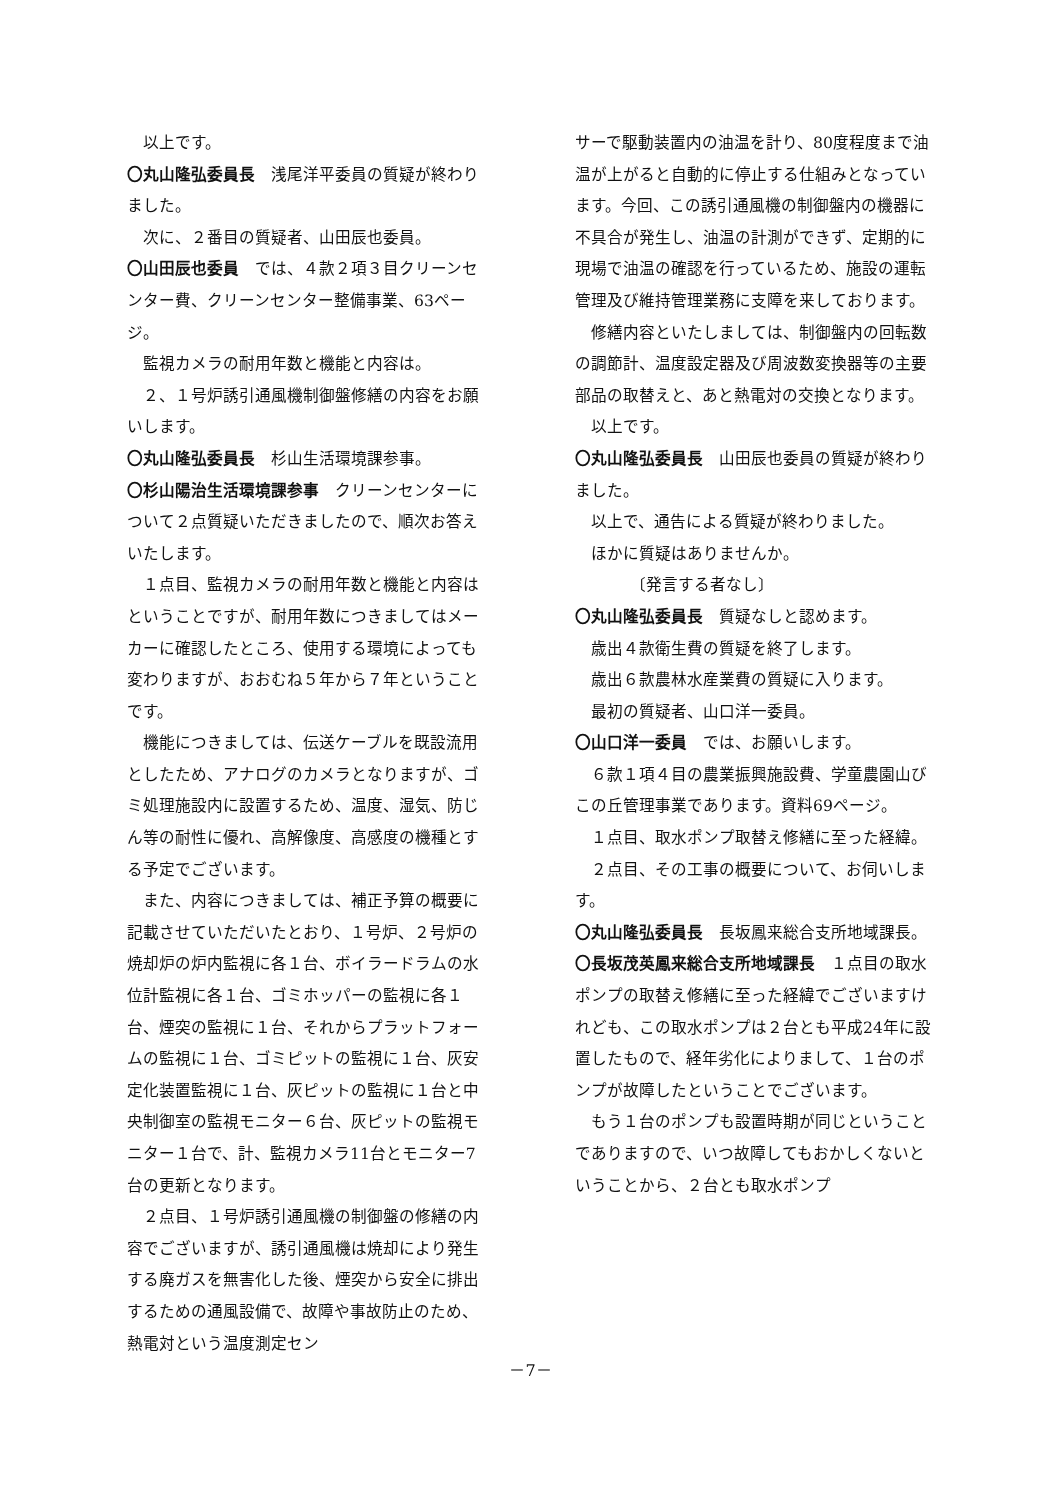以上です。
〇丸山隆弘委員長　浅尾洋平委員の質疑が終わりました。
次に、２番目の質疑者、山田辰也委員。
〇山田辰也委員　では、４款２項３目クリーンセンター費、クリーンセンター整備事業、63ページ。
監視カメラの耐用年数と機能と内容は。
２、１号炉誘引通風機制御盤修繕の内容をお願いします。
〇丸山隆弘委員長　杉山生活環境課参事。
〇杉山陽治生活環境課参事　クリーンセンターについて２点質疑いただきましたので、順次お答えいたします。
１点目、監視カメラの耐用年数と機能と内容はということですが、耐用年数につきましてはメーカーに確認したところ、使用する環境によっても変わりますが、おおむね５年から７年ということです。
機能につきましては、伝送ケーブルを既設流用としたため、アナログのカメラとなりますが、ゴミ処理施設内に設置するため、温度、湿気、防じん等の耐性に優れ、高解像度、高感度の機種とする予定でございます。
また、内容につきましては、補正予算の概要に記載させていただいたとおり、１号炉、２号炉の焼却炉の炉内監視に各１台、ボイラードラムの水位計監視に各１台、ゴミホッパーの監視に各１台、煙突の監視に１台、それからプラットフォームの監視に１台、ゴミピットの監視に１台、灰安定化装置監視に１台、灰ピットの監視に１台と中央制御室の監視モニター６台、灰ピットの監視モニター１台で、計、監視カメラ11台とモニター7台の更新となります。
２点目、１号炉誘引通風機の制御盤の修繕の内容でございますが、誘引通風機は焼却により発生する廃ガスを無害化した後、煙突から安全に排出するための通風設備で、故障や事故防止のため、熱電対という温度測定セン
サーで駆動装置内の油温を計り、80度程度まで油温が上がると自動的に停止する仕組みとなっています。今回、この誘引通風機の制御盤内の機器に不具合が発生し、油温の計測ができず、定期的に現場で油温の確認を行っているため、施設の運転管理及び維持管理業務に支障を来しております。
修繕内容といたしましては、制御盤内の回転数の調節計、温度設定器及び周波数変換器等の主要部品の取替えと、あと熱電対の交換となります。
以上です。
〇丸山隆弘委員長　山田辰也委員の質疑が終わりました。
以上で、通告による質疑が終わりました。
ほかに質疑はありませんか。
〔発言する者なし〕
〇丸山隆弘委員長　質疑なしと認めます。
歳出４款衛生費の質疑を終了します。
歳出６款農林水産業費の質疑に入ります。
最初の質疑者、山口洋一委員。
〇山口洋一委員　では、お願いします。
６款１項４目の農業振興施設費、学童農園山びこの丘管理事業であります。資料69ページ。
１点目、取水ポンプ取替え修繕に至った経緯。
２点目、その工事の概要について、お伺いします。
〇丸山隆弘委員長　長坂鳳来総合支所地域課長。
〇長坂茂英鳳来総合支所地域課長　１点目の取水ポンプの取替え修繕に至った経緯でございますけれども、この取水ポンプは２台とも平成24年に設置したもので、経年劣化によりまして、１台のポンプが故障したということでございます。
もう１台のポンプも設置時期が同じということでありますので、いつ故障してもおかしくないということから、２台とも取水ポンプ
－7－